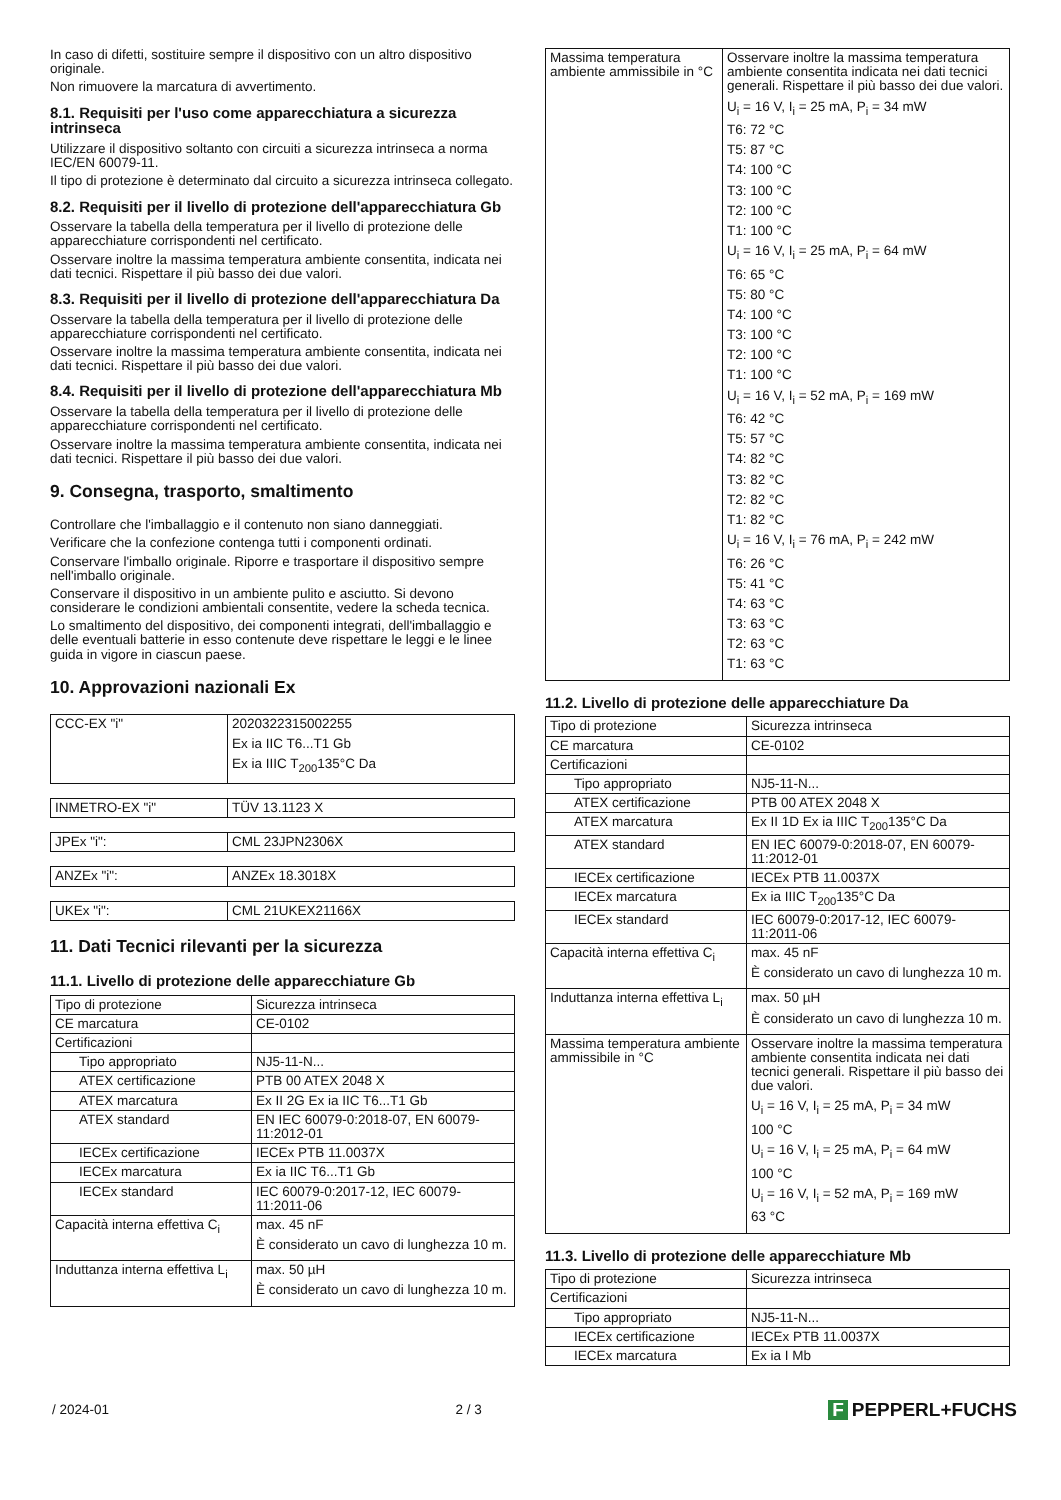In caso di difetti, sostituire sempre il dispositivo con un altro dispositivo originale.
Non rimuovere la marcatura di avvertimento.
8.1. Requisiti per l'uso come apparecchiatura a sicurezza intrinseca
Utilizzare il dispositivo soltanto con circuiti a sicurezza intrinseca a norma IEC/EN 60079-11.
Il tipo di protezione è determinato dal circuito a sicurezza intrinseca collegato.
8.2. Requisiti per il livello di protezione dell'apparecchiatura Gb
Osservare la tabella della temperatura per il livello di protezione delle apparecchiature corrispondenti nel certificato.
Osservare inoltre la massima temperatura ambiente consentita, indicata nei dati tecnici. Rispettare il più basso dei due valori.
8.3. Requisiti per il livello di protezione dell'apparecchiatura Da
Osservare la tabella della temperatura per il livello di protezione delle apparecchiature corrispondenti nel certificato.
Osservare inoltre la massima temperatura ambiente consentita, indicata nei dati tecnici. Rispettare il più basso dei due valori.
8.4. Requisiti per il livello di protezione dell'apparecchiatura Mb
Osservare la tabella della temperatura per il livello di protezione delle apparecchiature corrispondenti nel certificato.
Osservare inoltre la massima temperatura ambiente consentita, indicata nei dati tecnici. Rispettare il più basso dei due valori.
9. Consegna, trasporto, smaltimento
Controllare che l'imballaggio e il contenuto non siano danneggiati.
Verificare che la confezione contenga tutti i componenti ordinati.
Conservare l'imballo originale. Riporre e trasportare il dispositivo sempre nell'imballo originale.
Conservare il dispositivo in un ambiente pulito e asciutto. Si devono considerare le condizioni ambientali consentite, vedere la scheda tecnica.
Lo smaltimento del dispositivo, dei componenti integrati, dell'imballaggio e delle eventuali batterie in esso contenute deve rispettare le leggi e le linee guida in vigore in ciascun paese.
10. Approvazioni nazionali Ex
| CCC-EX "i" | 2020322315002255 Ex ia IIC T6...T1 Gb Ex ia IIIC T<sub>200</sub>135°C Da |
| INMETRO-EX "i" | TÜV 13.1123 X |
| JPEx "i": | CML 23JPN2306X |
| ANZEx "i": | ANZEx 18.3018X |
| UKEx "i": | CML 21UKEX21166X |
11. Dati Tecnici rilevanti per la sicurezza
11.1. Livello di protezione delle apparecchiature Gb
| Tipo di protezione | Sicurezza intrinseca |
| CE marcatura | CE-0102 |
| Certificazioni | |
| Tipo appropriato | NJ5-11-N... |
| ATEX certificazione | PTB 00 ATEX 2048 X |
| ATEX marcatura | Ex II 2G Ex ia IIC T6...T1 Gb |
| ATEX standard | EN IEC 60079-0:2018-07, EN 60079-11:2012-01 |
| IECEx certificazione | IECEx PTB 11.0037X |
| IECEx marcatura | Ex ia IIC T6...T1 Gb |
| IECEx standard | IEC 60079-0:2017-12, IEC 60079-11:2011-06 |
| Capacità interna effettiva C<sub>i</sub> | max. 45 nF È considerato un cavo di lunghezza 10 m. |
| Induttanza interna effettiva L<sub>i</sub> | max. 50 µH È considerato un cavo di lunghezza 10 m. |
| Massima temperatura ambiente ammissibile in °C | Osservare inoltre la massima temperatura ambiente consentita indicata nei dati tecnici generali. Rispettare il più basso dei due valori. U<sub>i</sub> = 16 V, I<sub>i</sub> = 25 mA, P<sub>i</sub> = 34 mW T6: 72 °C T5: 87 °C T4: 100 °C T3: 100 °C T2: 100 °C T1: 100 °C U<sub>i</sub> = 16 V, I<sub>i</sub> = 25 mA, P<sub>i</sub> = 64 mW T6: 65 °C T5: 80 °C T4: 100 °C T3: 100 °C T2: 100 °C T1: 100 °C U<sub>i</sub> = 16 V, I<sub>i</sub> = 52 mA, P<sub>i</sub> = 169 mW T6: 42 °C T5: 57 °C T4: 82 °C T3: 82 °C T2: 82 °C T1: 82 °C U<sub>i</sub> = 16 V, I<sub>i</sub> = 76 mA, P<sub>i</sub> = 242 mW T6: 26 °C T5: 41 °C T4: 63 °C T3: 63 °C T2: 63 °C T1: 63 °C |
11.2. Livello di protezione delle apparecchiature Da
| Tipo di protezione | Sicurezza intrinseca |
| CE marcatura | CE-0102 |
| Certificazioni | |
| Tipo appropriato | NJ5-11-N... |
| ATEX certificazione | PTB 00 ATEX 2048 X |
| ATEX marcatura | Ex II 1D Ex ia IIIC T<sub>200</sub>135°C Da |
| ATEX standard | EN IEC 60079-0:2018-07, EN 60079-11:2012-01 |
| IECEx certificazione | IECEx PTB 11.0037X |
| IECEx marcatura | Ex ia IIIC T<sub>200</sub>135°C Da |
| IECEx standard | IEC 60079-0:2017-12, IEC 60079-11:2011-06 |
| Capacità interna effettiva C<sub>i</sub> | max. 45 nF È considerato un cavo di lunghezza 10 m. |
| Induttanza interna effettiva L<sub>i</sub> | max. 50 µH È considerato un cavo di lunghezza 10 m. |
| Massima temperatura ambiente ammissibile in °C | Osservare inoltre la massima temperatura ambiente consentita indicata nei dati tecnici generali. Rispettare il più basso dei due valori. U<sub>i</sub> = 16 V, I<sub>i</sub> = 25 mA, P<sub>i</sub> = 34 mW 100 °C U<sub>i</sub> = 16 V, I<sub>i</sub> = 25 mA, P<sub>i</sub> = 64 mW 100 °C U<sub>i</sub> = 16 V, I<sub>i</sub> = 52 mA, P<sub>i</sub> = 169 mW 63 °C |
11.3. Livello di protezione delle apparecchiature Mb
| Tipo di protezione | Sicurezza intrinseca |
| Certificazioni | |
| Tipo appropriato | NJ5-11-N... |
| IECEx certificazione | IECEx PTB 11.0037X |
| IECEx marcatura | Ex ia I Mb |
/ 2024-01 2 / 3 F PEPPERL+FUCHS